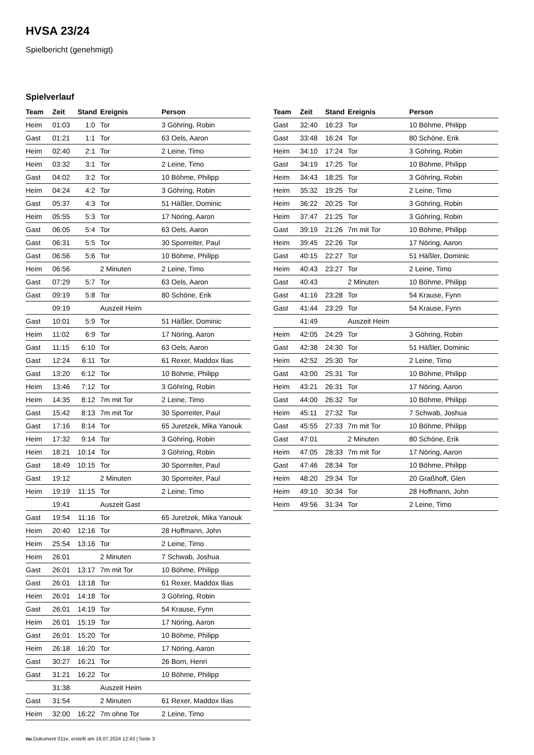HVSA 23/24
Spielbericht (genehmigt)
Spielverlauf
| Team | Zeit | Stand | Ereignis | Person |
| --- | --- | --- | --- | --- |
| Heim | 01:03 | 1:0 | Tor | 3 Göhring, Robin |
| Gast | 01:21 | 1:1 | Tor | 63 Oels, Aaron |
| Heim | 02:40 | 2:1 | Tor | 2 Leine, Timo |
| Heim | 03:32 | 3:1 | Tor | 2 Leine, Timo |
| Gast | 04:02 | 3:2 | Tor | 10 Böhme, Philipp |
| Heim | 04:24 | 4:2 | Tor | 3 Göhring, Robin |
| Gast | 05:37 | 4:3 | Tor | 51 Häßler, Dominic |
| Heim | 05:55 | 5:3 | Tor | 17 Nöring, Aaron |
| Gast | 06:05 | 5:4 | Tor | 63 Oels, Aaron |
| Gast | 06:31 | 5:5 | Tor | 30 Sporreiter, Paul |
| Gast | 06:56 | 5:6 | Tor | 10 Böhme, Philipp |
| Heim | 06:56 | | 2 Minuten | 2 Leine, Timo |
| Gast | 07:29 | 5:7 | Tor | 63 Oels, Aaron |
| Gast | 09:19 | 5:8 | Tor | 80 Schöne, Erik |
| | 09:19 | | Auszeit Heim | |
| Gast | 10:01 | 5:9 | Tor | 51 Häßler, Dominic |
| Heim | 11:02 | 6:9 | Tor | 17 Nöring, Aaron |
| Gast | 11:15 | 6:10 | Tor | 63 Oels, Aaron |
| Gast | 12:24 | 6:11 | Tor | 61 Rexer, Maddox Ilias |
| Gast | 13:20 | 6:12 | Tor | 10 Böhme, Philipp |
| Heim | 13:46 | 7:12 | Tor | 3 Göhring, Robin |
| Heim | 14:35 | 8:12 | 7m mit Tor | 2 Leine, Timo |
| Gast | 15:42 | 8:13 | 7m mit Tor | 30 Sporreiter, Paul |
| Gast | 17:16 | 8:14 | Tor | 65 Juretzek, Mika Yanouk |
| Heim | 17:32 | 9:14 | Tor | 3 Göhring, Robin |
| Heim | 18:21 | 10:14 | Tor | 3 Göhring, Robin |
| Gast | 18:49 | 10:15 | Tor | 30 Sporreiter, Paul |
| Gast | 19:12 | | 2 Minuten | 30 Sporreiter, Paul |
| Heim | 19:19 | 11:15 | Tor | 2 Leine, Timo |
| | 19:41 | | Auszeit Gast | |
| Gast | 19:54 | 11:16 | Tor | 65 Juretzek, Mika Yanouk |
| Heim | 20:40 | 12:16 | Tor | 28 Hoffmann, John |
| Heim | 25:54 | 13:16 | Tor | 2 Leine, Timo |
| Heim | 26:01 | | 2 Minuten | 7 Schwab, Joshua |
| Gast | 26:01 | 13:17 | 7m mit Tor | 10 Böhme, Philipp |
| Gast | 26:01 | 13:18 | Tor | 61 Rexer, Maddox Ilias |
| Heim | 26:01 | 14:18 | Tor | 3 Göhring, Robin |
| Gast | 26:01 | 14:19 | Tor | 54 Krause, Fynn |
| Heim | 26:01 | 15:19 | Tor | 17 Nöring, Aaron |
| Gast | 26:01 | 15:20 | Tor | 10 Böhme, Philipp |
| Heim | 26:18 | 16:20 | Tor | 17 Nöring, Aaron |
| Gast | 30:27 | 16:21 | Tor | 26 Born, Henri |
| Gast | 31:21 | 16:22 | Tor | 10 Böhme, Philipp |
| | 31:38 | | Auszeit Heim | |
| Gast | 31:54 | | 2 Minuten | 61 Rexer, Maddox Ilias |
| Heim | 32:00 | 16:22 | 7m ohne Tor | 2 Leine, Timo |
| Team | Zeit | Stand | Ereignis | Person |
| --- | --- | --- | --- | --- |
| Gast | 32:40 | 16:23 | Tor | 10 Böhme, Philipp |
| Gast | 33:48 | 16:24 | Tor | 80 Schöne, Erik |
| Heim | 34:10 | 17:24 | Tor | 3 Göhring, Robin |
| Gast | 34:19 | 17:25 | Tor | 10 Böhme, Philipp |
| Heim | 34:43 | 18:25 | Tor | 3 Göhring, Robin |
| Heim | 35:32 | 19:25 | Tor | 2 Leine, Timo |
| Heim | 36:22 | 20:25 | Tor | 3 Göhring, Robin |
| Heim | 37:47 | 21:25 | Tor | 3 Göhring, Robin |
| Gast | 39:19 | 21:26 | 7m mit Tor | 10 Böhme, Philipp |
| Heim | 39:45 | 22:26 | Tor | 17 Nöring, Aaron |
| Gast | 40:15 | 22:27 | Tor | 51 Häßler, Dominic |
| Heim | 40:43 | 23:27 | Tor | 2 Leine, Timo |
| Gast | 40:43 | | 2 Minuten | 10 Böhme, Philipp |
| Gast | 41:16 | 23:28 | Tor | 54 Krause, Fynn |
| Gast | 41:44 | 23:29 | Tor | 54 Krause, Fynn |
| | 41:49 | | Auszeit Heim | |
| Heim | 42:05 | 24:29 | Tor | 3 Göhring, Robin |
| Gast | 42:38 | 24:30 | Tor | 51 Häßler, Dominic |
| Heim | 42:52 | 25:30 | Tor | 2 Leine, Timo |
| Gast | 43:00 | 25:31 | Tor | 10 Böhme, Philipp |
| Heim | 43:21 | 26:31 | Tor | 17 Nöring, Aaron |
| Gast | 44:00 | 26:32 | Tor | 10 Böhme, Philipp |
| Heim | 45:11 | 27:32 | Tor | 7 Schwab, Joshua |
| Gast | 45:55 | 27:33 | 7m mit Tor | 10 Böhme, Philipp |
| Gast | 47:01 | | 2 Minuten | 80 Schöne, Erik |
| Heim | 47:05 | 28:33 | 7m mit Tor | 17 Nöring, Aaron |
| Gast | 47:46 | 28:34 | Tor | 10 Böhme, Philipp |
| Heim | 48:20 | 29:34 | Tor | 20 Graßhoff, Glen |
| Heim | 49:10 | 30:34 | Tor | 28 Hoffmann, John |
| Heim | 49:56 | 31:34 | Tor | 2 Leine, Timo |
nu.Dokument 011e, erstellt am 16.07.2024 12:43 | Seite 3